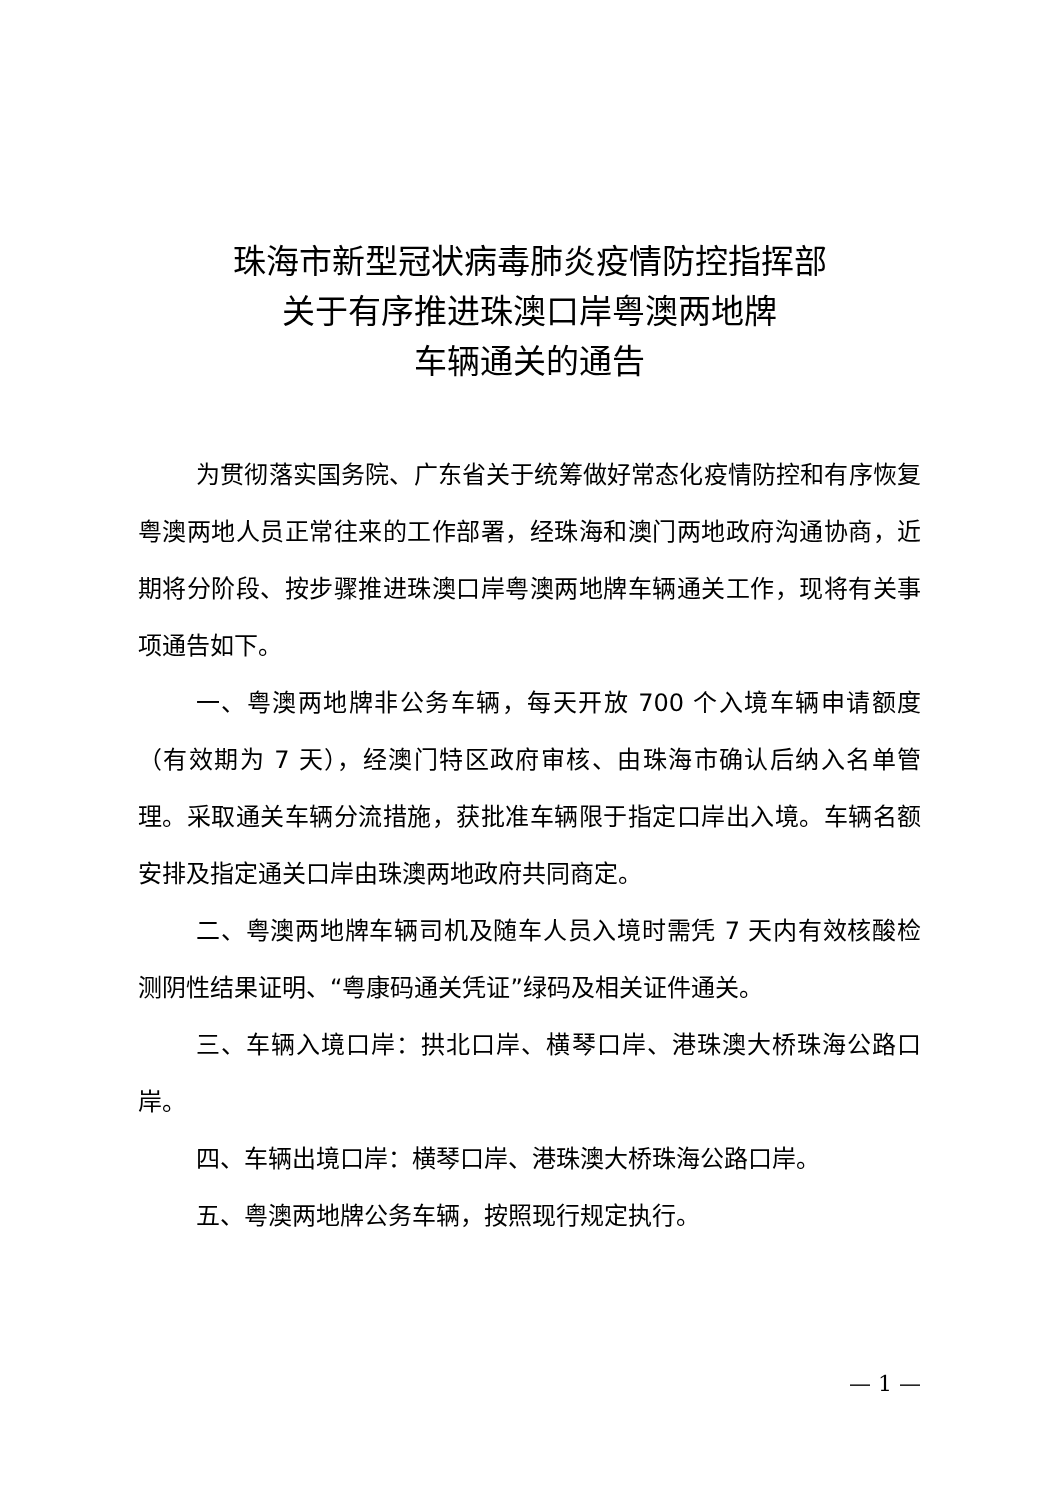珠海市新型冠状病毒肺炎疫情防控指挥部
关于有序推进珠澳口岸粤澳两地牌
车辆通关的通告
为贯彻落实国务院、广东省关于统筹做好常态化疫情防控和有序恢复粤澳两地人员正常往来的工作部署，经珠海和澳门两地政府沟通协商，近期将分阶段、按步骤推进珠澳口岸粤澳两地牌车辆通关工作，现将有关事项通告如下。
一、粤澳两地牌非公务车辆，每天开放 700 个入境车辆申请额度（有效期为 7 天），经澳门特区政府审核、由珠海市确认后纳入名单管理。采取通关车辆分流措施，获批准车辆限于指定口岸出入境。车辆名额安排及指定通关口岸由珠澳两地政府共同商定。
二、粤澳两地牌车辆司机及随车人员入境时需凭 7 天内有效核酸检测阴性结果证明、“粤康码通关凭证”绿码及相关证件通关。
三、车辆入境口岸：拱北口岸、横琴口岸、港珠澳大桥珠海公路口岸。
四、车辆出境口岸：横琴口岸、港珠澳大桥珠海公路口岸。
五、粤澳两地牌公务车辆，按照现行规定执行。
— 1 —